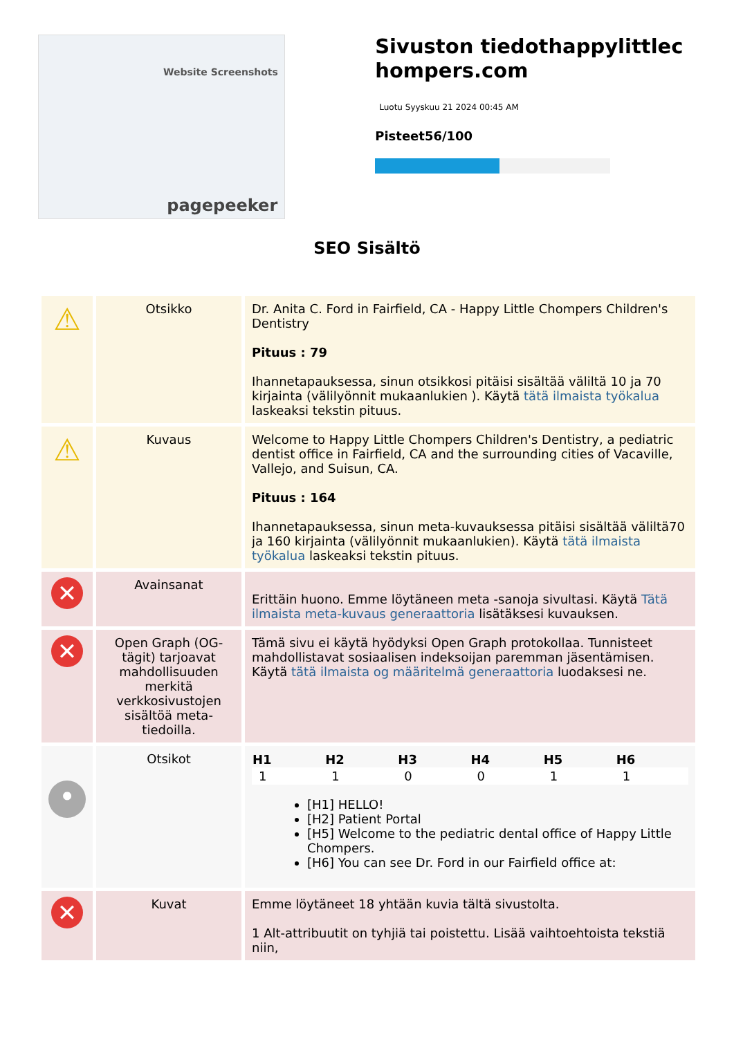Website Screenshots
pagepeeker
Sivuston tiedothappylittlechompers.com
Luotu Syyskuu 21 2024 00:45 AM
Pisteet56/100
SEO Sisältö
| ⚠ | Otsikko | Dr. Anita C. Ford in Fairfield, CA - Happy Little Chompers Children's Dentistry Pituus : 79 Ihannetapauksessa, sinun otsikkosi pitäisi sisältää väliltä 10 ja 70 kirjainta (välilyönnit mukaanlukien ). Käytä tätä ilmaista työkalua laskeaksi tekstin pituus. |
| ⚠ | Kuvaus | Welcome to Happy Little Chompers Children's Dentistry, a pediatric dentist office in Fairfield, CA and the surrounding cities of Vacaville, Vallejo, and Suisun, CA. Pituus : 164 Ihannetapauksessa, sinun meta-kuvauksessa pitäisi sisältää väliltä70 ja 160 kirjainta (välilyönnit mukaanlukien). Käytä tätä ilmaista työkalua laskeaksi tekstin pituus. |
| ✕ | Avainsanat | Erittäin huono. Emme löytäneen meta -sanoja sivultasi. Käytä Tätä ilmaista meta-kuvaus generaattoria lisätäksesi kuvauksen. |
| ✕ | Open Graph (OG-tägit) tarjoavat mahdollisuuden merkitä verkkosivustojen sisältöä meta-tiedoilla. | Tämä sivu ei käytä hyödyksi Open Graph protokollaa. Tunnisteet mahdollistavat sosiaalisen indeksoijan paremman jäsentämisen. Käytä tätä ilmaista og määritelmä generaattoria luodaksesi ne. |
| • | Otsikot | / H1 / H2 / H3 / H4 / H5 / H6 / / --- / --- / --- / --- / --- / --- / / 1 / 1 / 0 / 0 / 1 / 1 / [H1] HELLO! [H2] Patient Portal [H5] Welcome to the pediatric dental office of Happy Little Chompers. [H6] You can see Dr. Ford in our Fairfield office at: |
| ✕ | Kuvat | Emme löytäneet 18 yhtään kuvia tältä sivustolta. 1 Alt-attribuutit on tyhjiä tai poistettu. Lisää vaihtoehtoista tekstiä niin, |